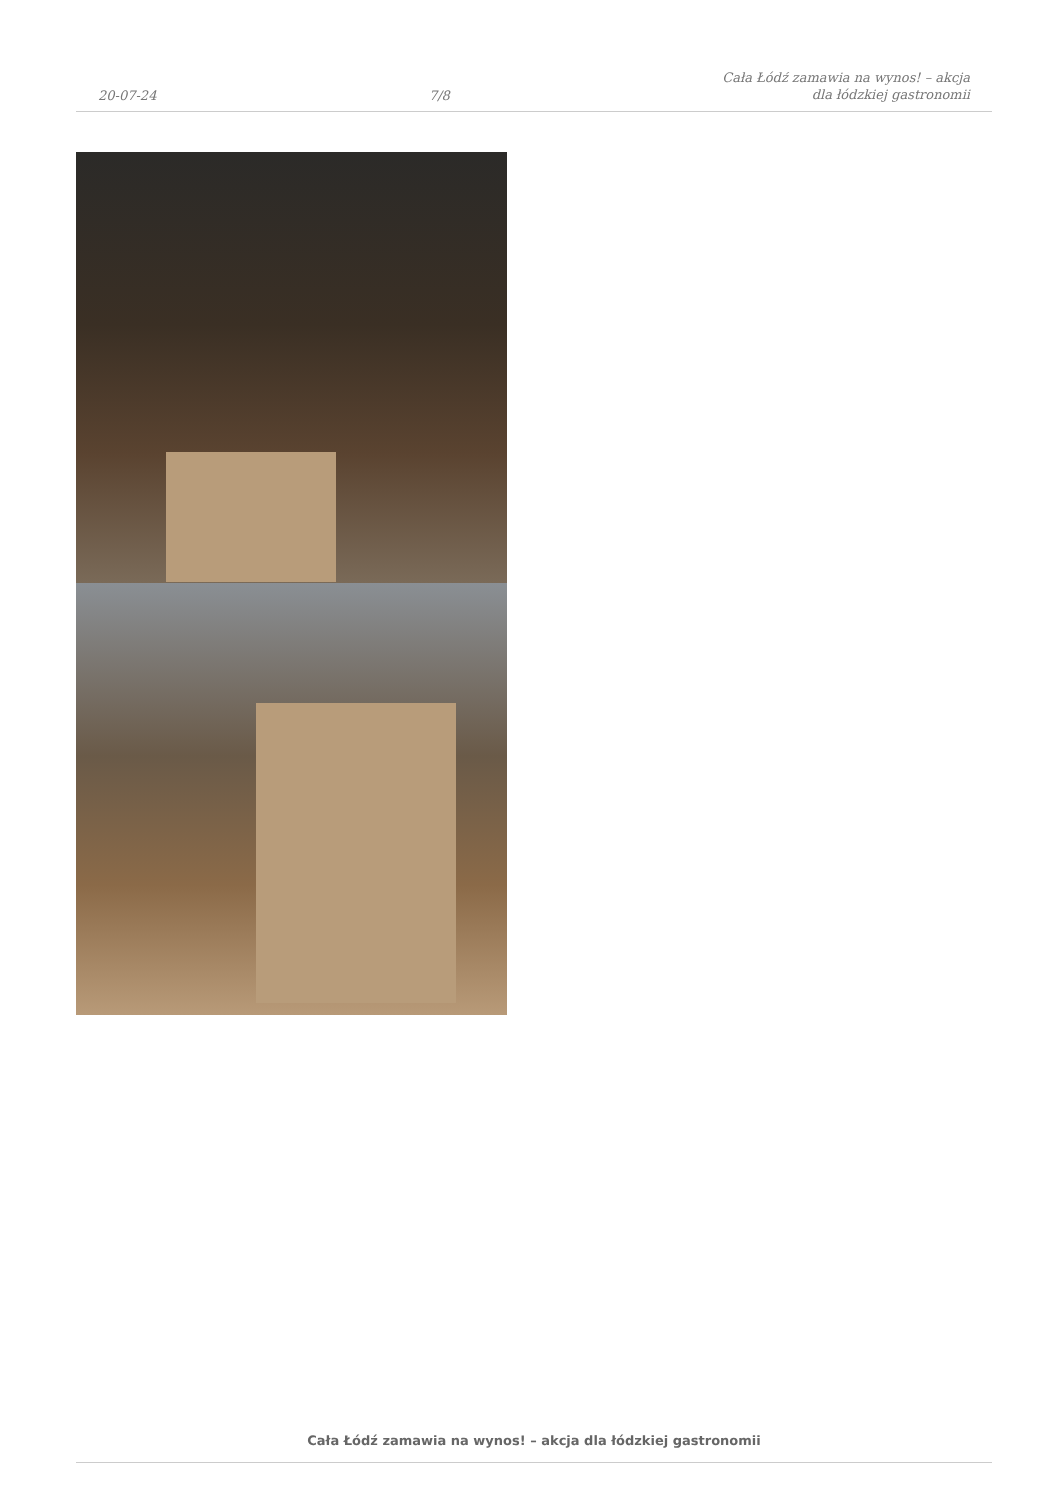20-07-24
7/8
Cała Łódź zamawia na wynos! – akcja
dla łódzkiej gastronomii
Cała Łódź zamawia na wynos! – akcja dla łódzkiej gastronomii